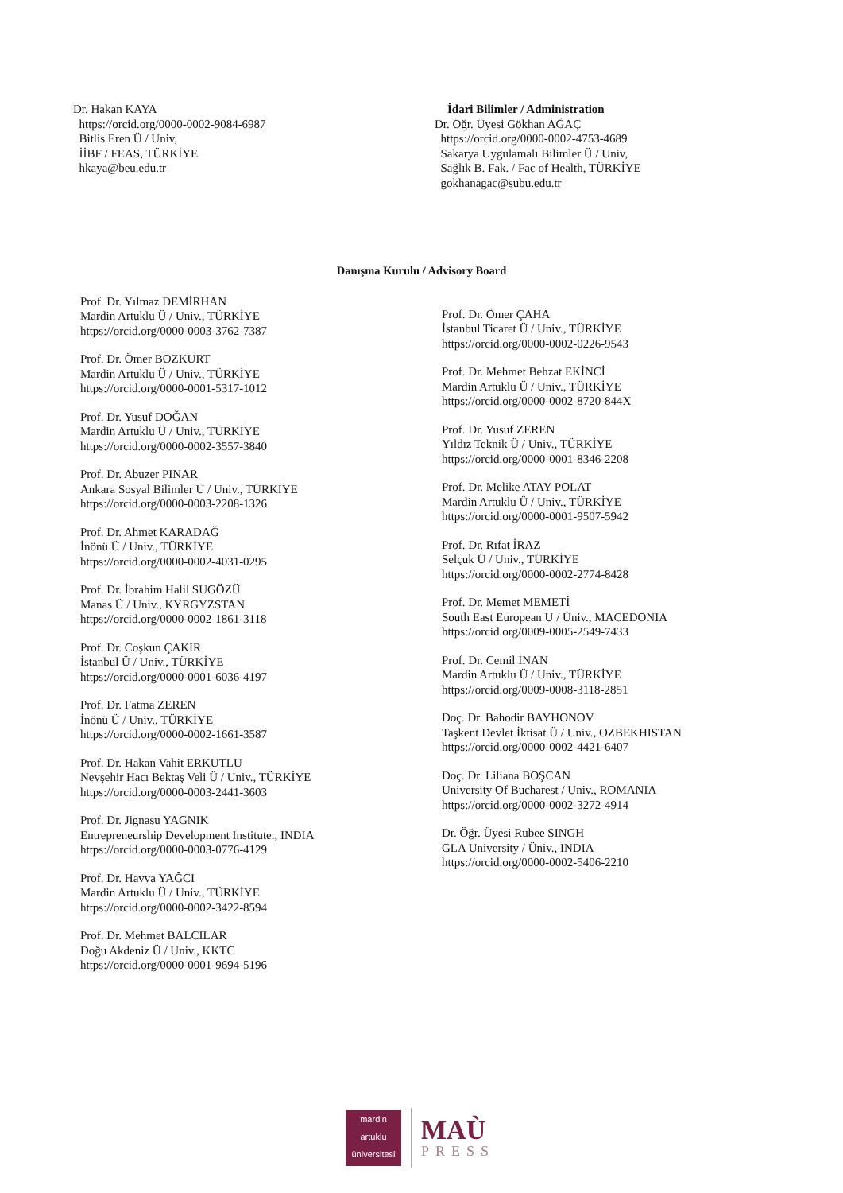Dr. Hakan KAYA
https://orcid.org/0000-0002-9084-6987
Bitlis Eren Ü / Univ,
İİBF / FEAS, TÜRKİYE
hkaya@beu.edu.tr
İdari Bilimler / Administration
Dr. Öğr. Üyesi Gökhan AĞAÇ
https://orcid.org/0000-0002-4753-4689
Sakarya Uygulamalı Bilimler Ü / Univ,
Sağlık B. Fak. / Fac of Health, TÜRKİYE
gokhanagac@subu.edu.tr
Danışma Kurulu / Advisory Board
Prof. Dr. Yılmaz DEMİRHAN
Mardin Artuklu Ü / Univ., TÜRKİYE
https://orcid.org/0000-0003-3762-7387
Prof. Dr. Ömer BOZKURT
Mardin Artuklu Ü / Univ., TÜRKİYE
https://orcid.org/0000-0001-5317-1012
Prof. Dr. Yusuf DOĞAN
Mardin Artuklu Ü / Univ., TÜRKİYE
https://orcid.org/0000-0002-3557-3840
Prof. Dr. Abuzer PINAR
Ankara Sosyal Bilimler Ü / Univ., TÜRKİYE
https://orcid.org/0000-0003-2208-1326
Prof. Dr. Ahmet KARADAĞ
İnönü Ü / Univ., TÜRKİYE
https://orcid.org/0000-0002-4031-0295
Prof. Dr. İbrahim Halil SUGÖZÜ
Manas Ü / Univ., KYRGYZSTAN
https://orcid.org/0000-0002-1861-3118
Prof. Dr. Coşkun ÇAKIR
İstanbul Ü / Univ., TÜRKİYE
https://orcid.org/0000-0001-6036-4197
Prof. Dr. Fatma ZEREN
İnönü Ü / Univ., TÜRKİYE
https://orcid.org/0000-0002-1661-3587
Prof. Dr. Hakan Vahit ERKUTLU
Nevşehir Hacı Bektaş Veli Ü / Univ., TÜRKİYE
https://orcid.org/0000-0003-2441-3603
Prof. Dr. Jignasu YAGNIK
Entrepreneurship Development Institute., INDIA
https://orcid.org/0000-0003-0776-4129
Prof. Dr. Havva YAĞCI
Mardin Artuklu Ü / Univ., TÜRKİYE
https://orcid.org/0000-0002-3422-8594
Prof. Dr. Mehmet BALCILAR
Doğu Akdeniz Ü / Univ., KKTC
https://orcid.org/0000-0001-9694-5196
Prof. Dr. Ömer ÇAHA
İstanbul Ticaret Ü / Univ., TÜRKİYE
https://orcid.org/0000-0002-0226-9543
Prof. Dr. Mehmet Behzat EKİNCİ
Mardin Artuklu Ü / Univ., TÜRKİYE
https://orcid.org/0000-0002-8720-844X
Prof. Dr. Yusuf ZEREN
Yıldız Teknik Ü / Univ., TÜRKİYE
https://orcid.org/0000-0001-8346-2208
Prof. Dr. Melike ATAY POLAT
Mardin Artuklu Ü / Univ., TÜRKİYE
https://orcid.org/0000-0001-9507-5942
Prof. Dr. Rıfat İRAZ
Selçuk Ü / Univ., TÜRKİYE
https://orcid.org/0000-0002-2774-8428
Prof. Dr. Memet MEMETİ
South East European U / Üniv., MACEDONIA
https://orcid.org/0009-0005-2549-7433
Prof. Dr. Cemil İNAN
Mardin Artuklu Ü / Univ., TÜRKİYE
https://orcid.org/0009-0008-3118-2851
Doç. Dr. Bahodir BAYHONOV
Taşkent Devlet İktisat Ü / Univ., OZBEKHISTAN
https://orcid.org/0000-0002-4421-6407
Doç. Dr. Liliana BOŞCAN
University Of Bucharest / Univ., ROMANIA
https://orcid.org/0000-0002-3272-4914
Dr. Öğr. Üyesi Rubee SINGH
GLA University / Üniv., INDIA
https://orcid.org/0000-0002-5406-2210
mardin
artuklu
üniversitesi
MAÙ
PRESS